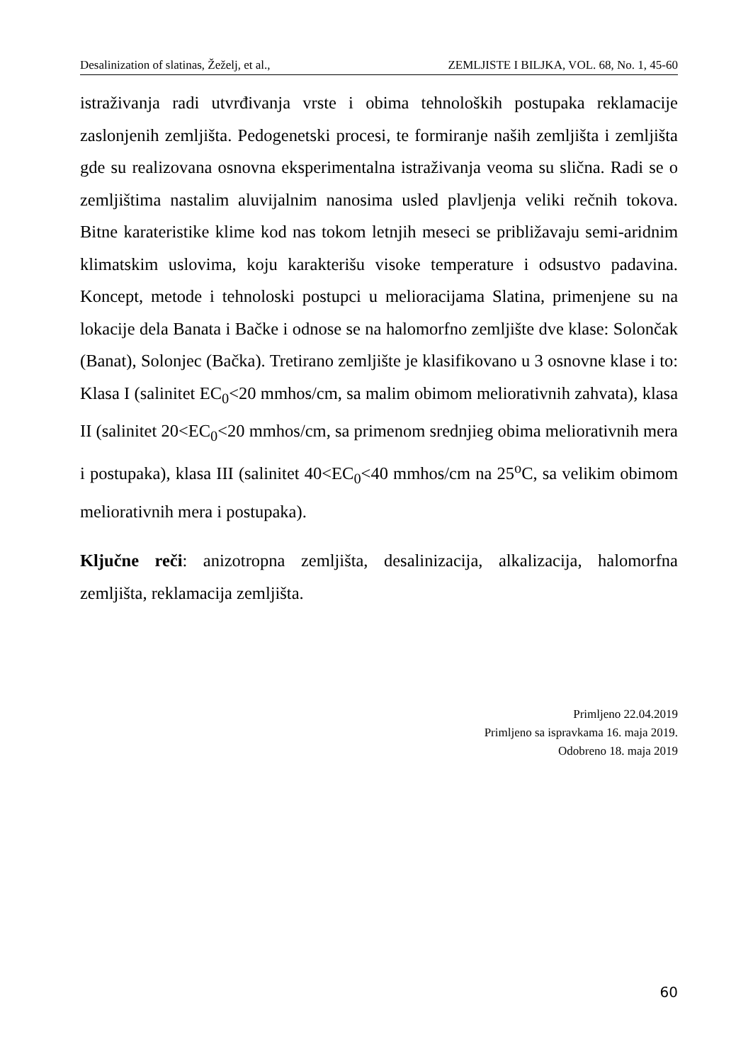Desalinization of slatinas, Žeželj, et al., ZEMLJISTE I BILJKA, VOL. 68, No. 1, 45-60
istraživanja radi utvrđivanja vrste i obima tehnoloških postupaka reklamacije zaslonjenih zemljišta. Pedogenetski procesi, te formiranje naših zemljišta i zemljišta gde su realizovana osnovna eksperimentalna istraživanja veoma su slična. Radi se o zemljištima nastalim aluvijalnim nanosima usled plavljenja veliki rečnih tokova. Bitne karateristike klime kod nas tokom letnjih meseci se približavaju semi-aridnim klimatskim uslovima, koju karakterišu visoke temperature i odsustvo padavina. Koncept, metode i tehnoloski postupci u melioracijama Slatina, primenjene su na lokacije dela Banata i Bačke i odnose se na halomorfno zemljište dve klase: Solončak (Banat), Solonjec (Bačka). Tretirano zemljište je klasifikovano u 3 osnovne klase i to: Klasa I (salinitet EC<sub>0</sub><20 mmhos/cm, sa malim obimom meliorativnih zahvata), klasa II (salinitet 20<EC<sub>0</sub><20 mmhos/cm, sa primenom srednjieg obima meliorativnih mera i postupaka), klasa III (salinitet 40<EC<sub>0</sub><40 mmhos/cm na 25<sup>o</sup>C, sa velikim obimom meliorativnih mera i postupaka).
Ključne reči: anizotropna zemljišta, desalinizacija, alkalizacija, halomorfna zemljišta, reklamacija zemljišta.
Primljeno 22.04.2019
Primljeno sa ispravkama 16. maja 2019.
Odobreno 18. maja 2019
60